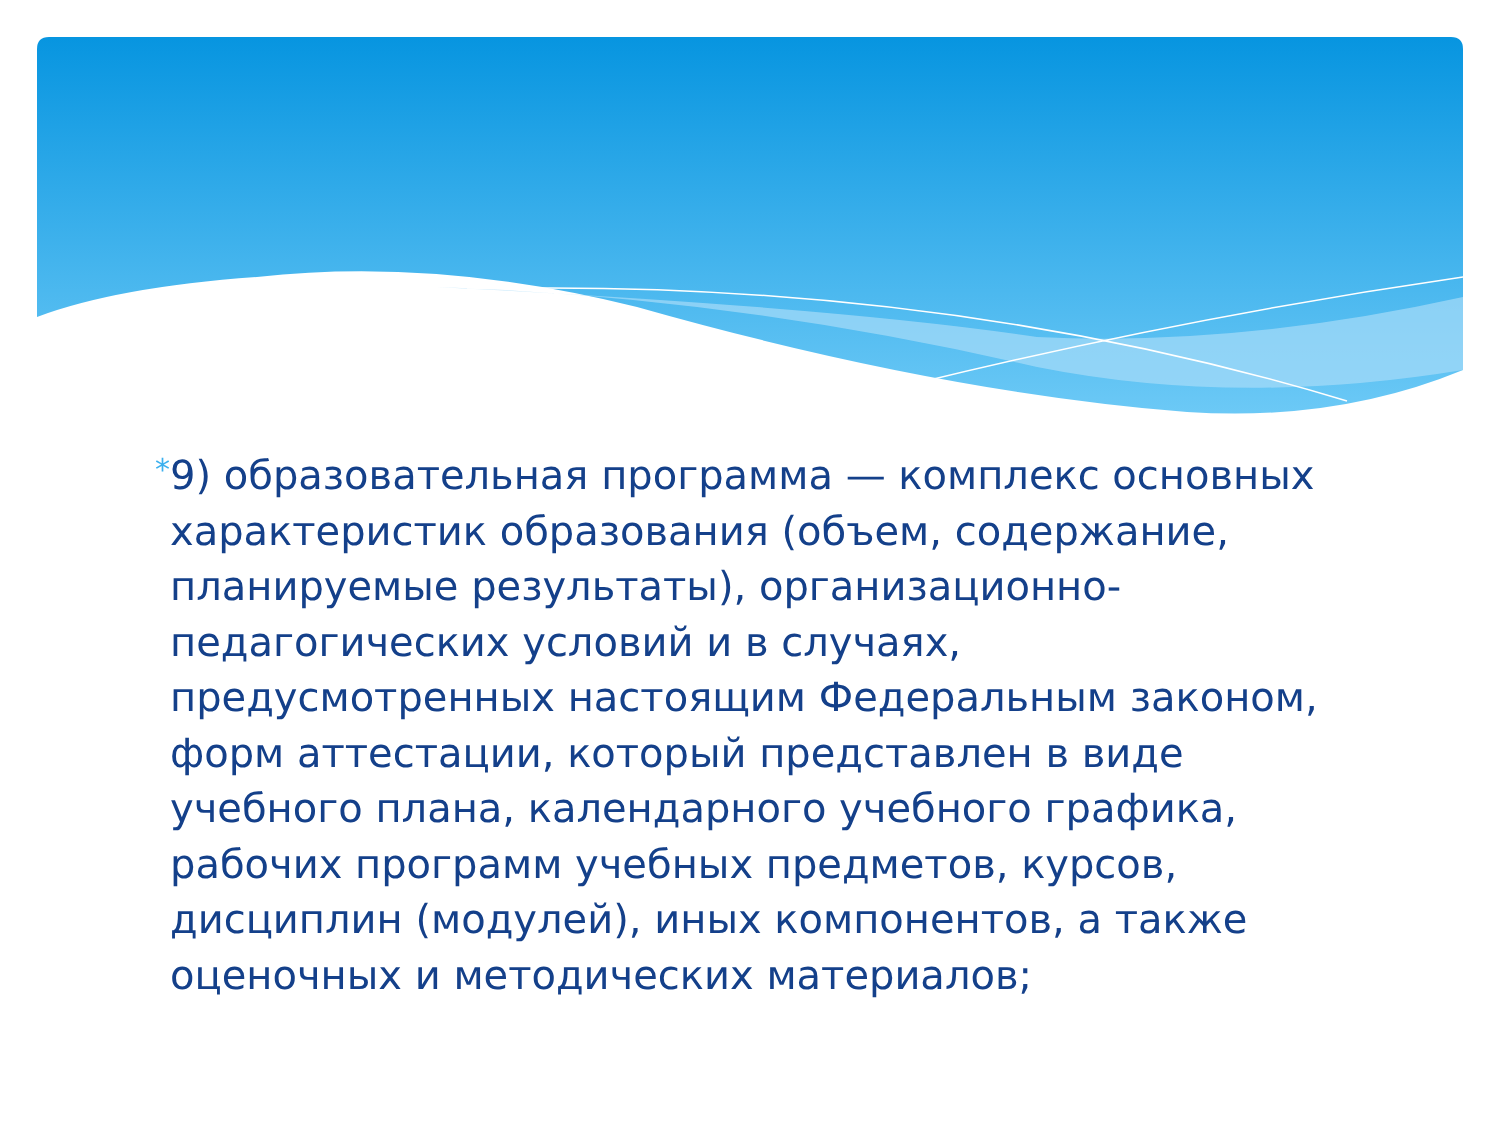*
9) образовательная программа — комплекс основных характеристик образования (объем, содержание, планируемые результаты), организационно-педагогических условий и в случаях, предусмотренных настоящим Федеральным законом, форм аттестации, который представлен в виде учебного плана, календарного учебного графика, рабочих программ учебных предметов, курсов, дисциплин (модулей), иных компонентов, а также оценочных и методических материалов;